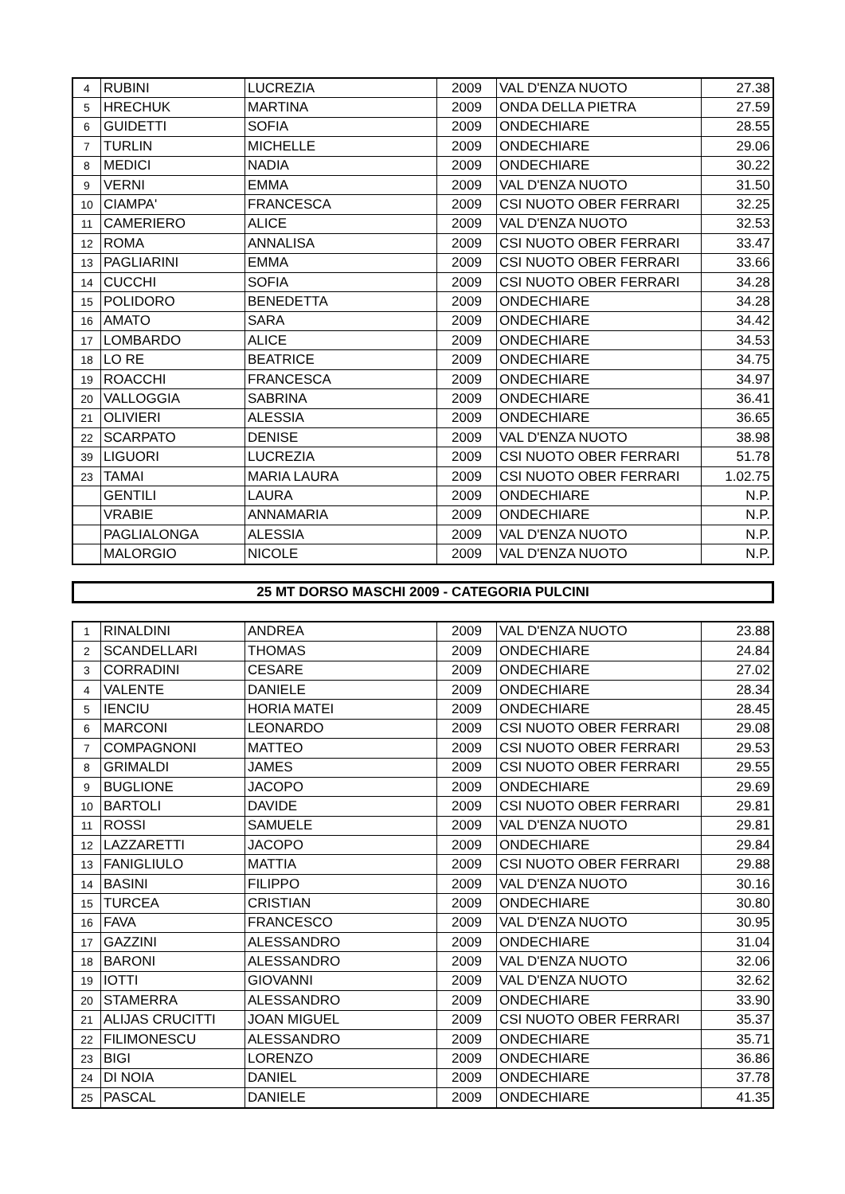| 4 | RUBINI | LUCREZIA | 2009 | VAL D'ENZA NUOTO | 27.38 |
| 5 | HRECHUK | MARTINA | 2009 | ONDA DELLA PIETRA | 27.59 |
| 6 | GUIDETTI | SOFIA | 2009 | ONDECHIARE | 28.55 |
| 7 | TURLIN | MICHELLE | 2009 | ONDECHIARE | 29.06 |
| 8 | MEDICI | NADIA | 2009 | ONDECHIARE | 30.22 |
| 9 | VERNI | EMMA | 2009 | VAL D'ENZA NUOTO | 31.50 |
| 10 | CIAMPA' | FRANCESCA | 2009 | CSI NUOTO OBER FERRARI | 32.25 |
| 11 | CAMERIERO | ALICE | 2009 | VAL D'ENZA NUOTO | 32.53 |
| 12 | ROMA | ANNALISA | 2009 | CSI NUOTO OBER FERRARI | 33.47 |
| 13 | PAGLIARINI | EMMA | 2009 | CSI NUOTO OBER FERRARI | 33.66 |
| 14 | CUCCHI | SOFIA | 2009 | CSI NUOTO OBER FERRARI | 34.28 |
| 15 | POLIDORO | BENEDETTA | 2009 | ONDECHIARE | 34.28 |
| 16 | AMATO | SARA | 2009 | ONDECHIARE | 34.42 |
| 17 | LOMBARDO | ALICE | 2009 | ONDECHIARE | 34.53 |
| 18 | LO RE | BEATRICE | 2009 | ONDECHIARE | 34.75 |
| 19 | ROACCHI | FRANCESCA | 2009 | ONDECHIARE | 34.97 |
| 20 | VALLOGGIA | SABRINA | 2009 | ONDECHIARE | 36.41 |
| 21 | OLIVIERI | ALESSIA | 2009 | ONDECHIARE | 36.65 |
| 22 | SCARPATO | DENISE | 2009 | VAL D'ENZA NUOTO | 38.98 |
| 39 | LIGUORI | LUCREZIA | 2009 | CSI NUOTO OBER FERRARI | 51.78 |
| 23 | TAMAI | MARIA LAURA | 2009 | CSI NUOTO OBER FERRARI | 1.02.75 |
| | GENTILI | LAURA | 2009 | ONDECHIARE | N.P. |
| | VRABIE | ANNAMARIA | 2009 | ONDECHIARE | N.P. |
| | PAGLIALONGA | ALESSIA | 2009 | VAL D'ENZA NUOTO | N.P. |
| | MALORGIO | NICOLE | 2009 | VAL D'ENZA NUOTO | N.P. |
25 MT DORSO MASCHI 2009 - CATEGORIA PULCINI
| 1 | RINALDINI | ANDREA | 2009 | VAL D'ENZA NUOTO | 23.88 |
| 2 | SCANDELLARI | THOMAS | 2009 | ONDECHIARE | 24.84 |
| 3 | CORRADINI | CESARE | 2009 | ONDECHIARE | 27.02 |
| 4 | VALENTE | DANIELE | 2009 | ONDECHIARE | 28.34 |
| 5 | IENCIU | HORIA MATEI | 2009 | ONDECHIARE | 28.45 |
| 6 | MARCONI | LEONARDO | 2009 | CSI NUOTO OBER FERRARI | 29.08 |
| 7 | COMPAGNONI | MATTEO | 2009 | CSI NUOTO OBER FERRARI | 29.53 |
| 8 | GRIMALDI | JAMES | 2009 | CSI NUOTO OBER FERRARI | 29.55 |
| 9 | BUGLIONE | JACOPO | 2009 | ONDECHIARE | 29.69 |
| 10 | BARTOLI | DAVIDE | 2009 | CSI NUOTO OBER FERRARI | 29.81 |
| 11 | ROSSI | SAMUELE | 2009 | VAL D'ENZA NUOTO | 29.81 |
| 12 | LAZZARETTI | JACOPO | 2009 | ONDECHIARE | 29.84 |
| 13 | FANIGLIULO | MATTIA | 2009 | CSI NUOTO OBER FERRARI | 29.88 |
| 14 | BASINI | FILIPPO | 2009 | VAL D'ENZA NUOTO | 30.16 |
| 15 | TURCEA | CRISTIAN | 2009 | ONDECHIARE | 30.80 |
| 16 | FAVA | FRANCESCO | 2009 | VAL D'ENZA NUOTO | 30.95 |
| 17 | GAZZINI | ALESSANDRO | 2009 | ONDECHIARE | 31.04 |
| 18 | BARONI | ALESSANDRO | 2009 | VAL D'ENZA NUOTO | 32.06 |
| 19 | IOTTI | GIOVANNI | 2009 | VAL D'ENZA NUOTO | 32.62 |
| 20 | STAMERRA | ALESSANDRO | 2009 | ONDECHIARE | 33.90 |
| 21 | ALIJAS CRUCITTI | JOAN MIGUEL | 2009 | CSI NUOTO OBER FERRARI | 35.37 |
| 22 | FILIMONESCU | ALESSANDRO | 2009 | ONDECHIARE | 35.71 |
| 23 | BIGI | LORENZO | 2009 | ONDECHIARE | 36.86 |
| 24 | DI NOIA | DANIEL | 2009 | ONDECHIARE | 37.78 |
| 25 | PASCAL | DANIELE | 2009 | ONDECHIARE | 41.35 |